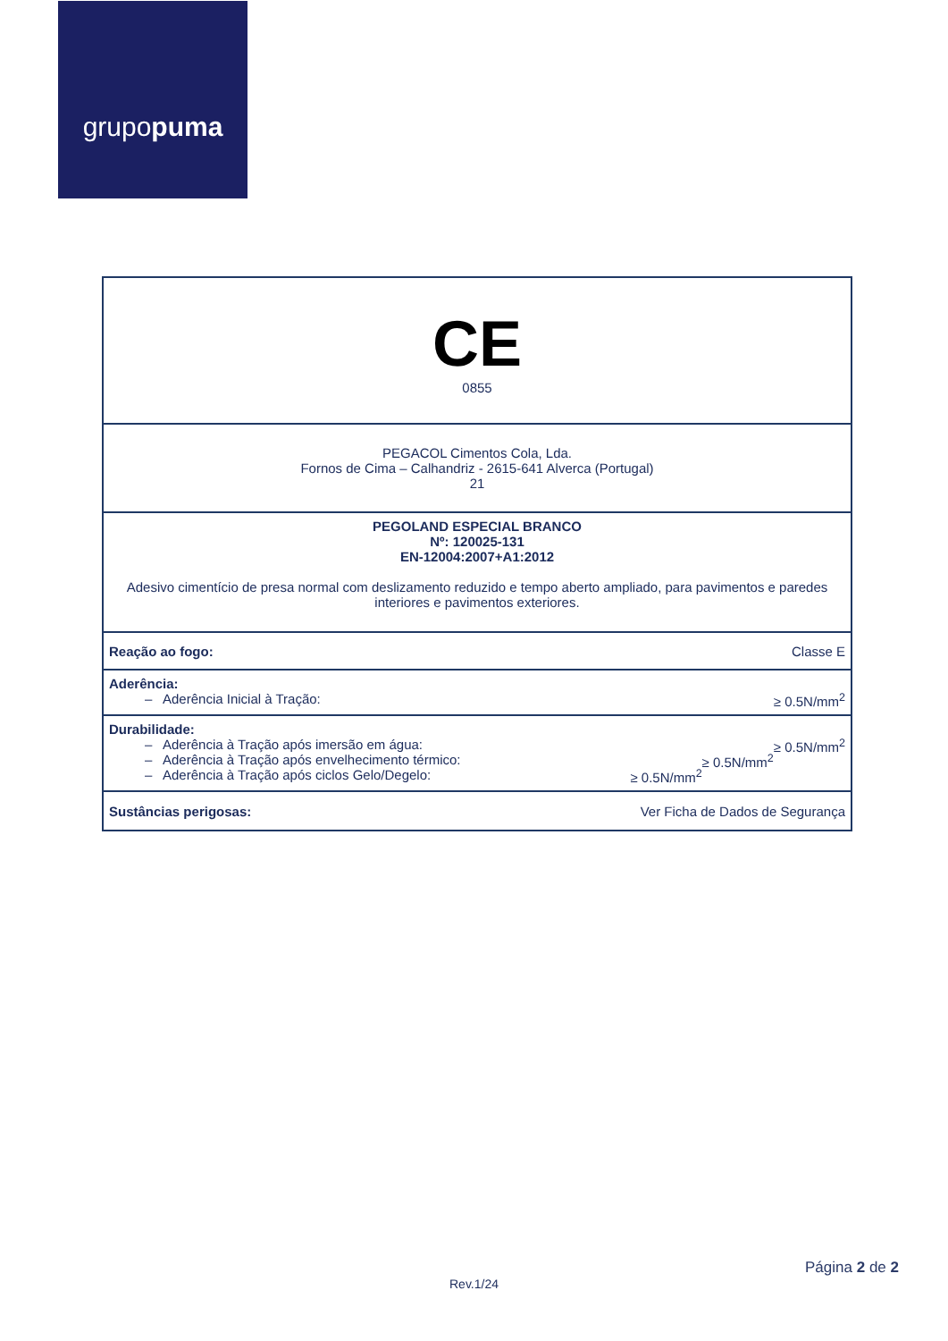grupo puma
| CE 0855 |
| PEGACOL Cimentos Cola, Lda. Fornos de Cima – Calhandriz - 2615-641 Alverca (Portugal) 21 |
| PEGOLAND ESPECIAL BRANCO Nº: 120025-131 EN-12004:2007+A1:2012 Adesivo cimentício de presa normal com deslizamento reduzido e tempo aberto ampliado, para pavimentos e paredes interiores e pavimentos exteriores. |
| Reação ao fogo: Classe E |
| Aderência: – Aderência Inicial à Tração: ≥ 0.5N/mm<sup>2</sup> |
| Durabilidade: – Aderência à Tração após imersão em água: ≥ 0.5N/mm<sup>2</sup> – Aderência à Tração após envelhecimento térmico: ≥ 0.5N/mm<sup>2</sup> – Aderência à Tração após ciclos Gelo/Degelo: ≥ 0.5N/mm<sup>2</sup> |
| Sustâncias perigosas: Ver Ficha de Dados de Segurança |
Página 2 de 2
Rev.1/24